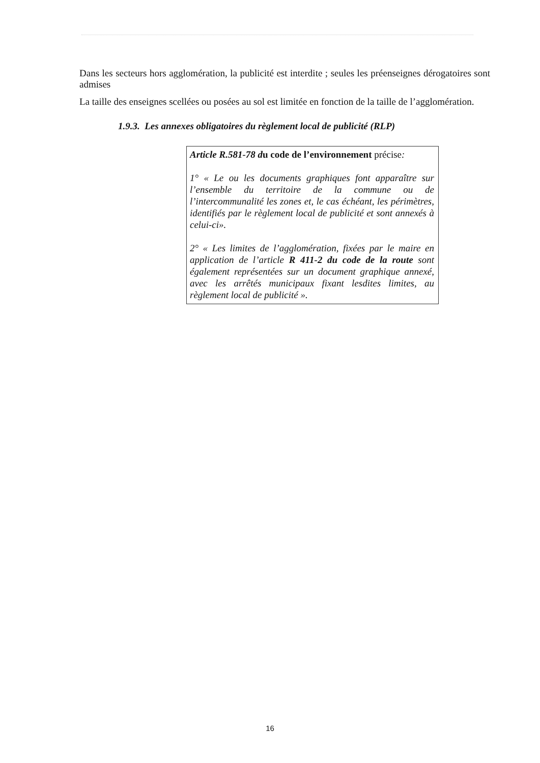Dans les secteurs hors agglomération, la publicité est interdite ; seules les préenseignes dérogatoires sont admises
La taille des enseignes scellées ou posées au sol est limitée en fonction de la taille de l’agglomération.
1.9.3. Les annexes obligatoires du règlement local de publicité (RLP)
Article R.581-78 du code de l’environnement précise:
1° « Le ou les documents graphiques font apparaître sur l’ensemble du territoire de la commune ou de l’intercommunalité les zones et, le cas échéant, les périmètres, identifiés par le règlement local de publicité et sont annexés à celui-ci».
2° « Les limites de l’agglomération, fixées par le maire en application de l’article R 411-2 du code de la route sont également représentées sur un document graphique annexé, avec les arrêtés municipaux fixant lesdites limites, au règlement local de publicité ».
16